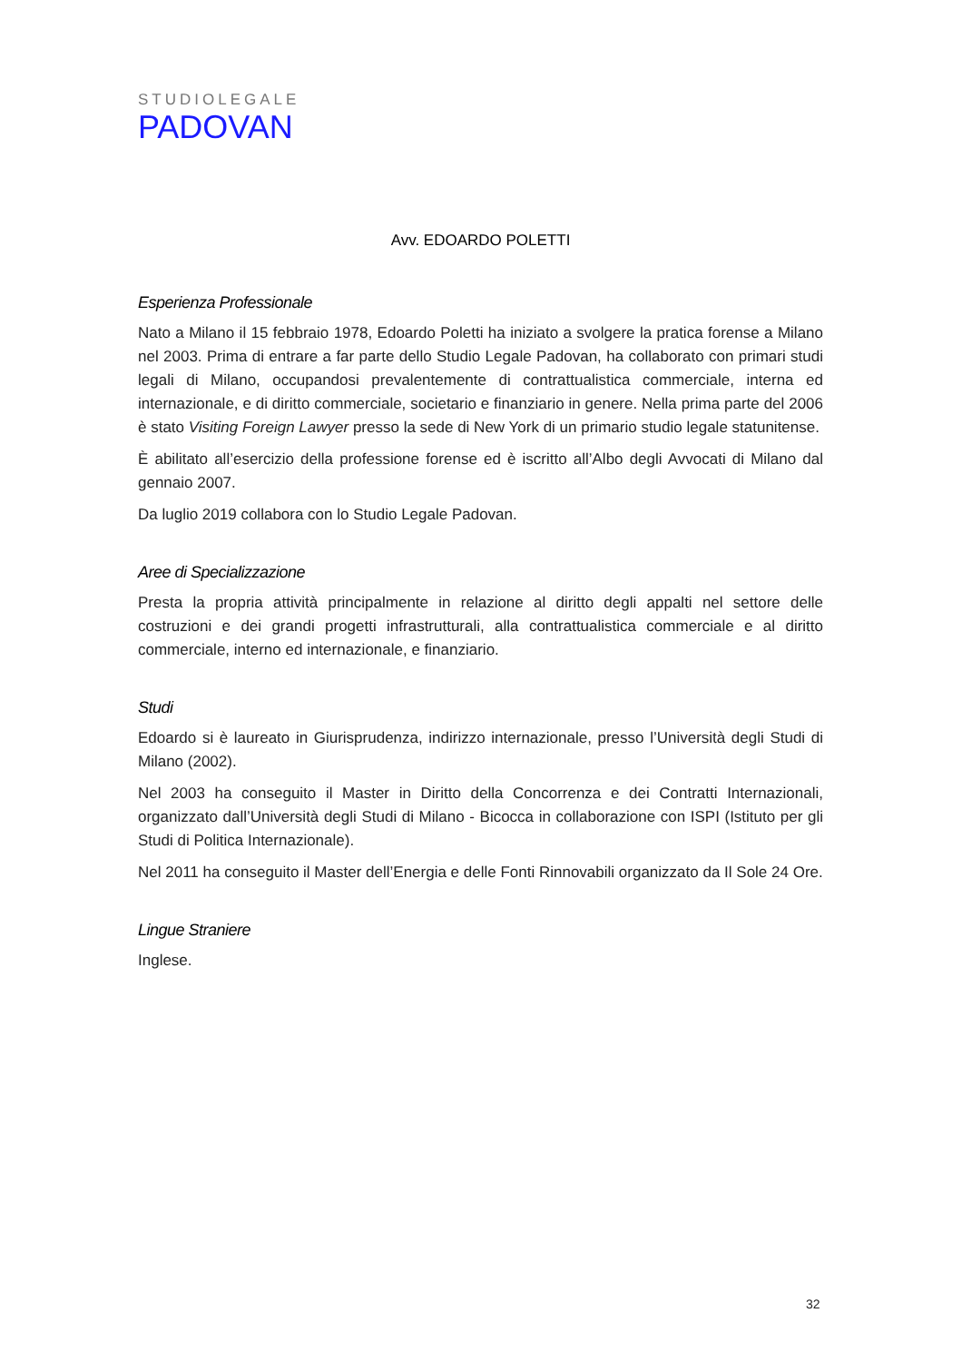STUDIOLEGALE
PADOVAN
Avv. EDOARDO POLETTI
Esperienza Professionale
Nato a Milano il 15 febbraio 1978, Edoardo Poletti ha iniziato a svolgere la pratica forense a Milano nel 2003. Prima di entrare a far parte dello Studio Legale Padovan, ha collaborato con primari studi legali di Milano, occupandosi prevalentemente di contrattualistica commerciale, interna ed internazionale, e di diritto commerciale, societario e finanziario in genere. Nella prima parte del 2006 è stato Visiting Foreign Lawyer presso la sede di New York di un primario studio legale statunitense.
È abilitato all’esercizio della professione forense ed è iscritto all’Albo degli Avvocati di Milano dal gennaio 2007.
Da luglio 2019 collabora con lo Studio Legale Padovan.
Aree di Specializzazione
Presta la propria attività principalmente in relazione al diritto degli appalti nel settore delle costruzioni e dei grandi progetti infrastrutturali, alla contrattualistica commerciale e al diritto commerciale, interno ed internazionale, e finanziario.
Studi
Edoardo si è laureato in Giurisprudenza, indirizzo internazionale, presso l’Università degli Studi di Milano (2002).
Nel 2003 ha conseguito il Master in Diritto della Concorrenza e dei Contratti Internazionali, organizzato dall’Università degli Studi di Milano - Bicocca in collaborazione con ISPI (Istituto per gli Studi di Politica Internazionale).
Nel 2011 ha conseguito il Master dell’Energia e delle Fonti Rinnovabili organizzato da Il Sole 24 Ore.
Lingue Straniere
Inglese.
32